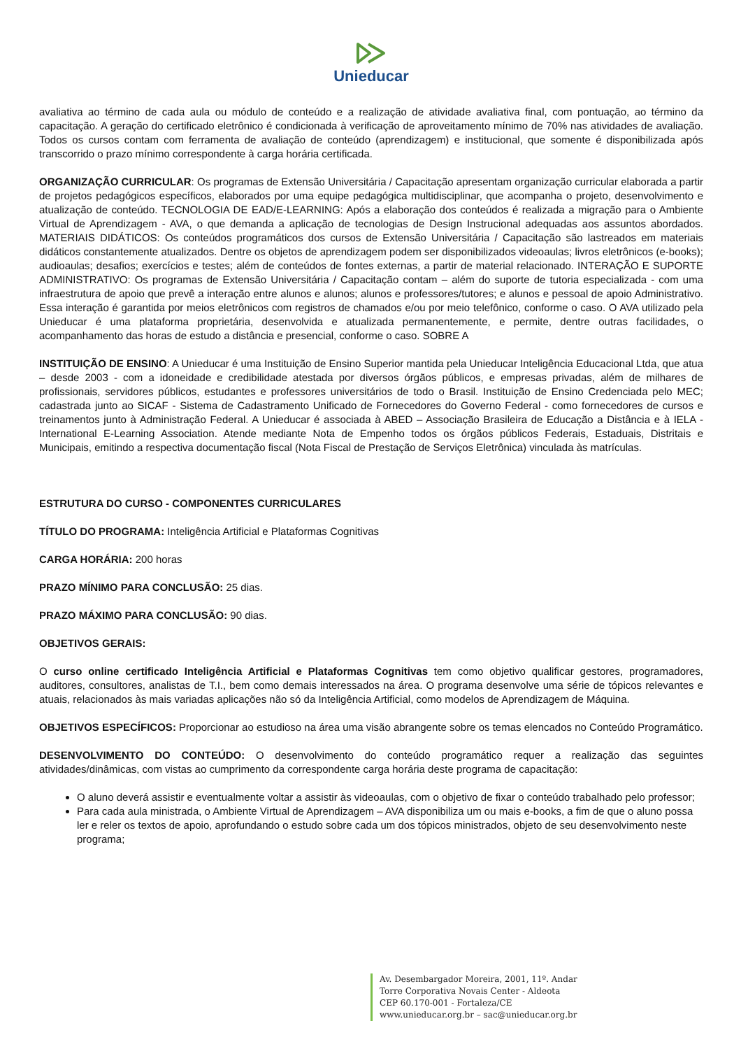Unieducar
avaliativa ao término de cada aula ou módulo de conteúdo e a realização de atividade avaliativa final, com pontuação, ao término da capacitação. A geração do certificado eletrônico é condicionada à verificação de aproveitamento mínimo de 70% nas atividades de avaliação. Todos os cursos contam com ferramenta de avaliação de conteúdo (aprendizagem) e institucional, que somente é disponibilizada após transcorrido o prazo mínimo correspondente à carga horária certificada.
ORGANIZAÇÃO CURRICULAR: Os programas de Extensão Universitária / Capacitação apresentam organização curricular elaborada a partir de projetos pedagógicos específicos, elaborados por uma equipe pedagógica multidisciplinar, que acompanha o projeto, desenvolvimento e atualização de conteúdo. TECNOLOGIA DE EAD/E-LEARNING: Após a elaboração dos conteúdos é realizada a migração para o Ambiente Virtual de Aprendizagem - AVA, o que demanda a aplicação de tecnologias de Design Instrucional adequadas aos assuntos abordados. MATERIAIS DIDÁTICOS: Os conteúdos programáticos dos cursos de Extensão Universitária / Capacitação são lastreados em materiais didáticos constantemente atualizados. Dentre os objetos de aprendizagem podem ser disponibilizados videoaulas; livros eletrônicos (e-books); audioaulas; desafios; exercícios e testes; além de conteúdos de fontes externas, a partir de material relacionado. INTERAÇÃO E SUPORTE ADMINISTRATIVO: Os programas de Extensão Universitária / Capacitação contam – além do suporte de tutoria especializada - com uma infraestrutura de apoio que prevê a interação entre alunos e alunos; alunos e professores/tutores; e alunos e pessoal de apoio Administrativo. Essa interação é garantida por meios eletrônicos com registros de chamados e/ou por meio telefônico, conforme o caso. O AVA utilizado pela Unieducar é uma plataforma proprietária, desenvolvida e atualizada permanentemente, e permite, dentre outras facilidades, o acompanhamento das horas de estudo a distância e presencial, conforme o caso. SOBRE A
INSTITUIÇÃO DE ENSINO: A Unieducar é uma Instituição de Ensino Superior mantida pela Unieducar Inteligência Educacional Ltda, que atua – desde 2003 - com a idoneidade e credibilidade atestada por diversos órgãos públicos, e empresas privadas, além de milhares de profissionais, servidores públicos, estudantes e professores universitários de todo o Brasil. Instituição de Ensino Credenciada pelo MEC; cadastrada junto ao SICAF - Sistema de Cadastramento Unificado de Fornecedores do Governo Federal - como fornecedores de cursos e treinamentos junto à Administração Federal. A Unieducar é associada à ABED – Associação Brasileira de Educação a Distância e à IELA - International E-Learning Association. Atende mediante Nota de Empenho todos os órgãos públicos Federais, Estaduais, Distritais e Municipais, emitindo a respectiva documentação fiscal (Nota Fiscal de Prestação de Serviços Eletrônica) vinculada às matrículas.
ESTRUTURA DO CURSO - COMPONENTES CURRICULARES
TÍTULO DO PROGRAMA: Inteligência Artificial e Plataformas Cognitivas
CARGA HORÁRIA: 200 horas
PRAZO MÍNIMO PARA CONCLUSÃO: 25 dias.
PRAZO MÁXIMO PARA CONCLUSÃO: 90 dias.
OBJETIVOS GERAIS:
O curso online certificado Inteligência Artificial e Plataformas Cognitivas tem como objetivo qualificar gestores, programadores, auditores, consultores, analistas de T.I., bem como demais interessados na área. O programa desenvolve uma série de tópicos relevantes e atuais, relacionados às mais variadas aplicações não só da Inteligência Artificial, como modelos de Aprendizagem de Máquina.
OBJETIVOS ESPECÍFICOS: Proporcionar ao estudioso na área uma visão abrangente sobre os temas elencados no Conteúdo Programático.
DESENVOLVIMENTO DO CONTEÚDO: O desenvolvimento do conteúdo programático requer a realização das seguintes atividades/dinâmicas, com vistas ao cumprimento da correspondente carga horária deste programa de capacitação:
O aluno deverá assistir e eventualmente voltar a assistir às videoaulas, com o objetivo de fixar o conteúdo trabalhado pelo professor;
Para cada aula ministrada, o Ambiente Virtual de Aprendizagem – AVA disponibiliza um ou mais e-books, a fim de que o aluno possa ler e reler os textos de apoio, aprofundando o estudo sobre cada um dos tópicos ministrados, objeto de seu desenvolvimento neste programa;
Av. Desembargador Moreira, 2001, 11º. Andar
Torre Corporativa Novais Center - Aldeota
CEP 60.170-001 - Fortaleza/CE
www.unieducar.org.br – sac@unieducar.org.br